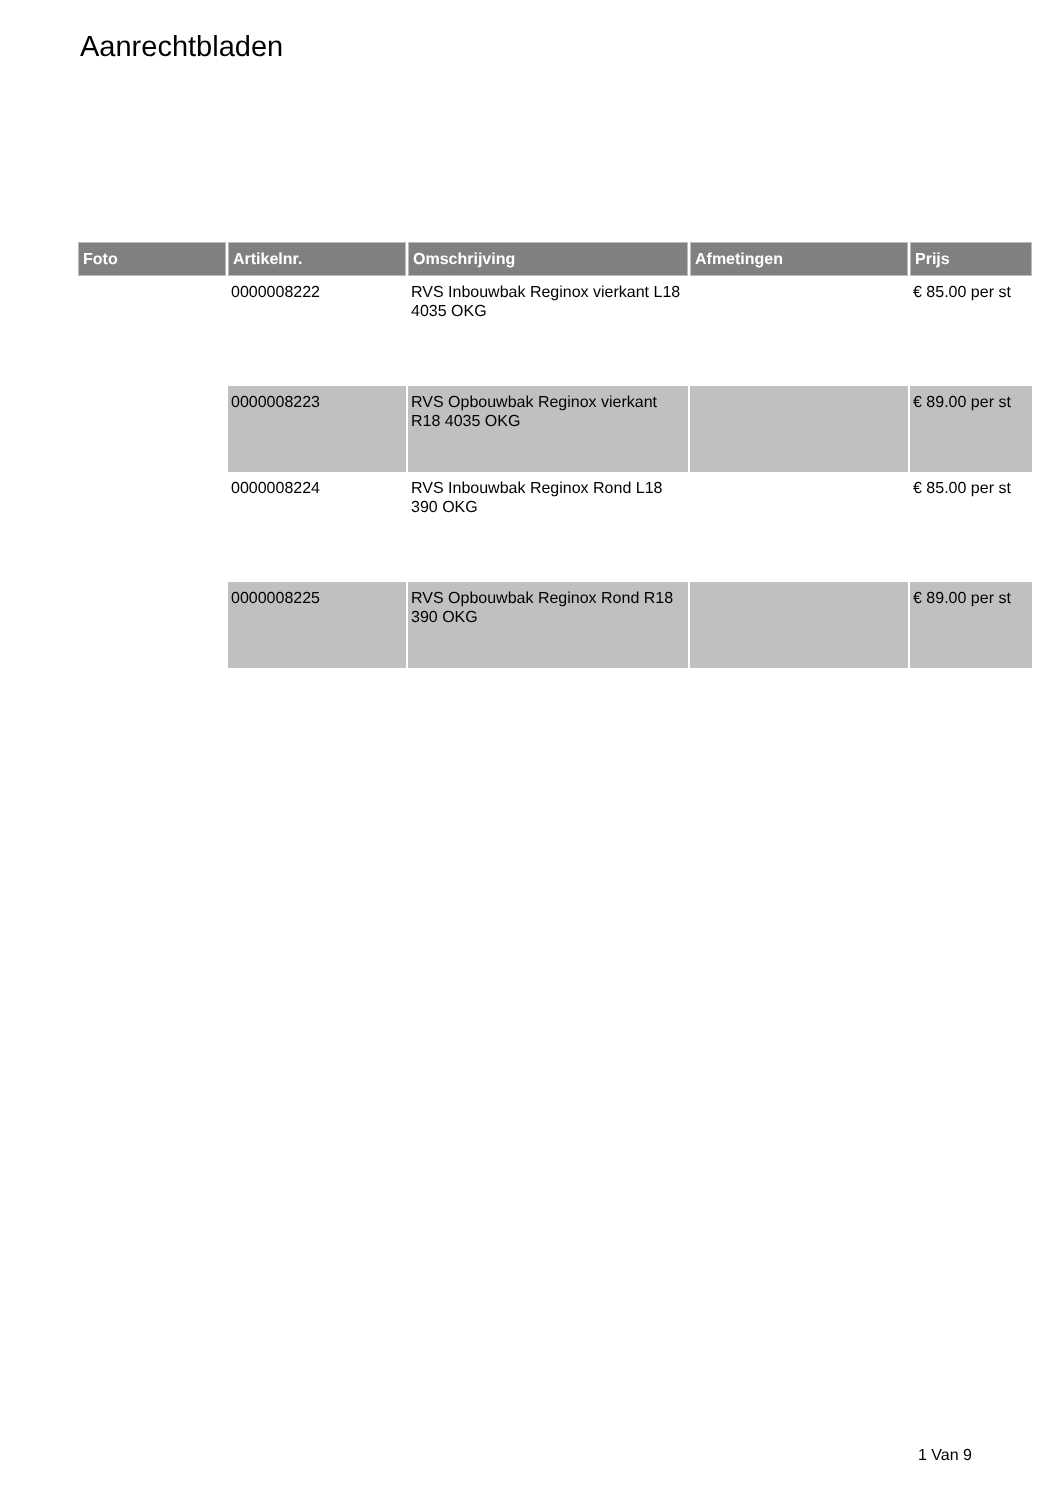Aanrechtbladen
| Foto | Artikelnr. | Omschrijving | Afmetingen | Prijs |
| --- | --- | --- | --- | --- |
| | 0000008222 | RVS Inbouwbak Reginox vierkant L18 4035 OKG | | € 85.00 per st |
| | 0000008223 | RVS Opbouwbak Reginox vierkant R18 4035 OKG | | € 89.00 per st |
| | 0000008224 | RVS Inbouwbak Reginox Rond L18 390 OKG | | € 85.00 per st |
| | 0000008225 | RVS Opbouwbak Reginox Rond R18 390 OKG | | € 89.00 per st |
1 Van 9